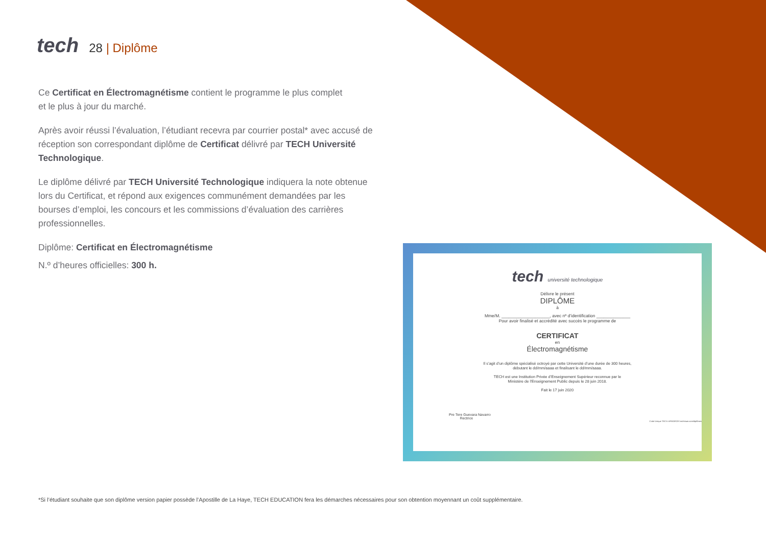tech
28 | Diplôme
Ce Certificat en Électromagnétisme contient le programme le plus complet
et le plus à jour du marché.
Après avoir réussi l’évaluation, l’étudiant recevra par courrier postal* avec accusé de réception son correspondant diplôme de Certificat délivré par TECH Université Technologique.
Le diplôme délivré par TECH Université Technologique indiquera la note obtenue lors du Certificat, et répond aux exigences communément demandées par les bourses d’emploi, les concours et les commissions d’évaluation des carrières professionnelles.
Diplôme: Certificat en Électromagnétisme
N.º d’heures officielles: 300 h.
tech université technologique
Délivre le présent
DIPLÔME
à
Mme/M. ____________________, avec nº d’identification ______________
Pour avoir finalisé et accrédité avec succès le programme de
CERTIFICAT
en
Électromagnétisme
Il s’agit d’un diplôme spécialisé octroyé par cette Université d’une durée de 300 heures,
débutant le dd/mm/aaaa et finalisant le dd/mm/aaaa.
TECH est une Institution Privée d’Enseignement Supérieur reconnue par le
Ministère de l’Enseignement Public depuis le 28 juin 2018.
Fait le 17 juin 2020
Pre Tere Guevara Navarro
Rectrice
Code Unique TECH: AFWOR23S techtitute.com/diplômes
*Si l’étudiant souhaite que son diplôme version papier possède l’Apostille de La Haye, TECH EDUCATION fera les démarches nécessaires pour son obtention moyennant un coût supplémentaire.